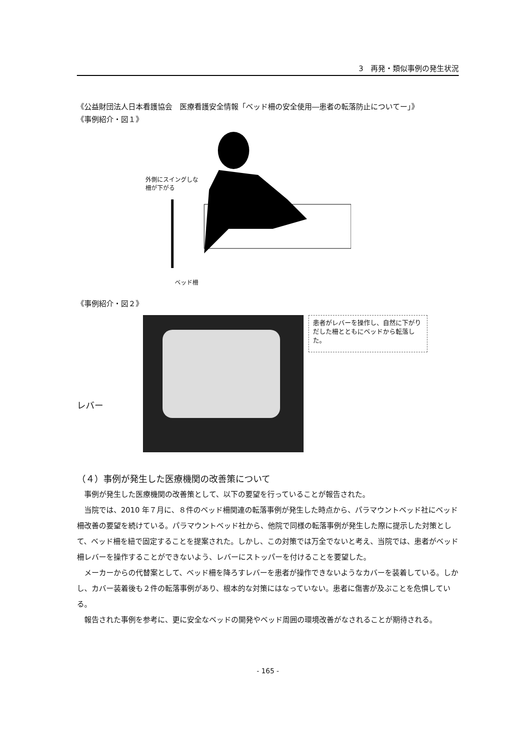3　再発・類似事例の発生状況
《公益財団法人日本看護協会　医療看護安全情報「ベッド柵の安全使用―患者の転落防止についてー」》
《事例紹介・図１》
外側にスイングしな
柵が下がる
ベッド柵
《事例紹介・図２》
レバー
患者がレバーを操作し、自然に下がりだした柵とともにベッドから転落した。
（４）事例が発生した医療機関の改善策について
事例が発生した医療機関の改善策として、以下の要望を行っていることが報告された。
当院では、2010 年７月に、８件のベッド柵関連の転落事例が発生した時点から、パラマウントベッド社にベッド柵改善の要望を続けている。パラマウントベッド社から、他院で同様の転落事例が発生した際に提示した対策として、ベッド柵を紐で固定することを提案された。しかし、この対策では万全でないと考え、当院では、患者がベッド柵レバーを操作することができないよう、レバーにストッパーを付けることを要望した。
メーカーからの代替案として、ベッド柵を降ろすレバーを患者が操作できないようなカバーを装着している。しかし、カバー装着後も２件の転落事例があり、根本的な対策にはなっていない。患者に傷害が及ぶことを危惧している。
報告された事例を参考に、更に安全なベッドの開発やベッド周囲の環境改善がなされることが期待される。
- 165 -